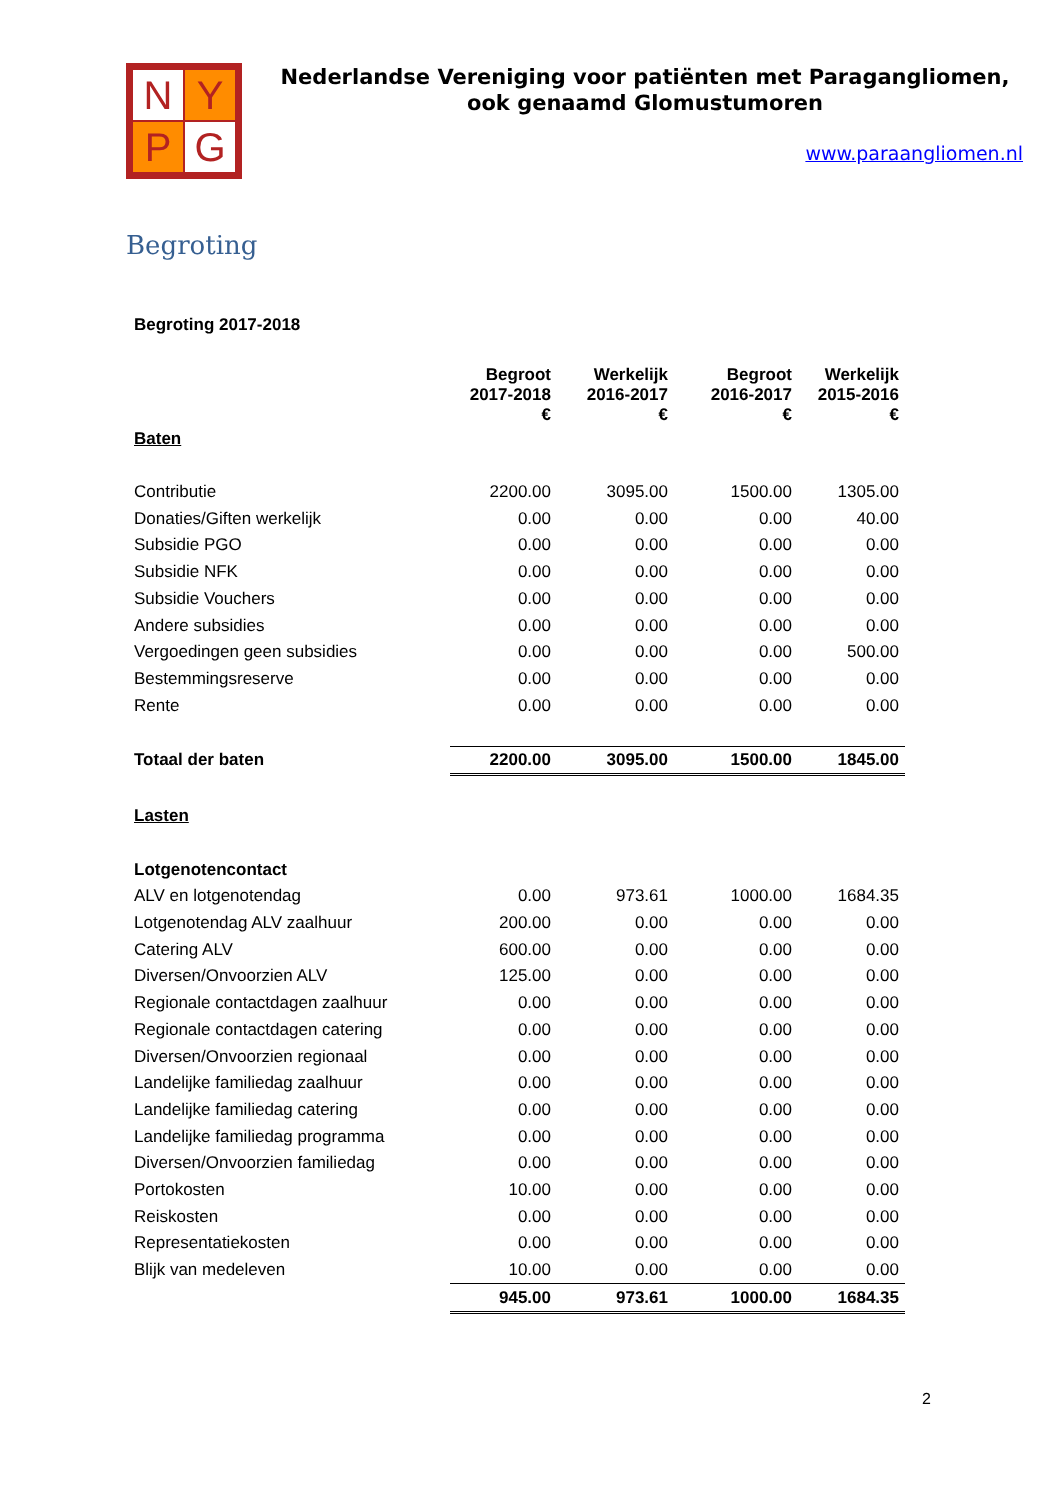N
Y
P
G
Nederlandse Vereniging voor patiënten met Paragangliomen,
ook genaamd Glomustumoren
www.paraangliomen.nl
Begroting
| Begroting 2017-2018 | | | | |
| | Begroot 2017-2018 € | Werkelijk 2016-2017 € | Begroot 2016-2017 € | Werkelijk 2015-2016 € |
| Baten | | | | |
| Contributie | 2200.00 | 3095.00 | 1500.00 | 1305.00 |
| Donaties/Giften werkelijk | 0.00 | 0.00 | 0.00 | 40.00 |
| Subsidie PGO | 0.00 | 0.00 | 0.00 | 0.00 |
| Subsidie NFK | 0.00 | 0.00 | 0.00 | 0.00 |
| Subsidie Vouchers | 0.00 | 0.00 | 0.00 | 0.00 |
| Andere subsidies | 0.00 | 0.00 | 0.00 | 0.00 |
| Vergoedingen geen subsidies | 0.00 | 0.00 | 0.00 | 500.00 |
| Bestemmingsreserve | 0.00 | 0.00 | 0.00 | 0.00 |
| Rente | 0.00 | 0.00 | 0.00 | 0.00 |
| Totaal der baten | 2200.00 | 3095.00 | 1500.00 | 1845.00 |
| Lasten | | | | |
| Lotgenotencontact | | | | |
| ALV en lotgenotendag | 0.00 | 973.61 | 1000.00 | 1684.35 |
| Lotgenotendag ALV zaalhuur | 200.00 | 0.00 | 0.00 | 0.00 |
| Catering ALV | 600.00 | 0.00 | 0.00 | 0.00 |
| Diversen/Onvoorzien ALV | 125.00 | 0.00 | 0.00 | 0.00 |
| Regionale contactdagen zaalhuur | 0.00 | 0.00 | 0.00 | 0.00 |
| Regionale contactdagen catering | 0.00 | 0.00 | 0.00 | 0.00 |
| Diversen/Onvoorzien regionaal | 0.00 | 0.00 | 0.00 | 0.00 |
| Landelijke familiedag zaalhuur | 0.00 | 0.00 | 0.00 | 0.00 |
| Landelijke familiedag catering | 0.00 | 0.00 | 0.00 | 0.00 |
| Landelijke familiedag programma | 0.00 | 0.00 | 0.00 | 0.00 |
| Diversen/Onvoorzien familiedag | 0.00 | 0.00 | 0.00 | 0.00 |
| Portokosten | 10.00 | 0.00 | 0.00 | 0.00 |
| Reiskosten | 0.00 | 0.00 | 0.00 | 0.00 |
| Representatiekosten | 0.00 | 0.00 | 0.00 | 0.00 |
| Blijk van medeleven | 10.00 | 0.00 | 0.00 | 0.00 |
| | 945.00 | 973.61 | 1000.00 | 1684.35 |
2